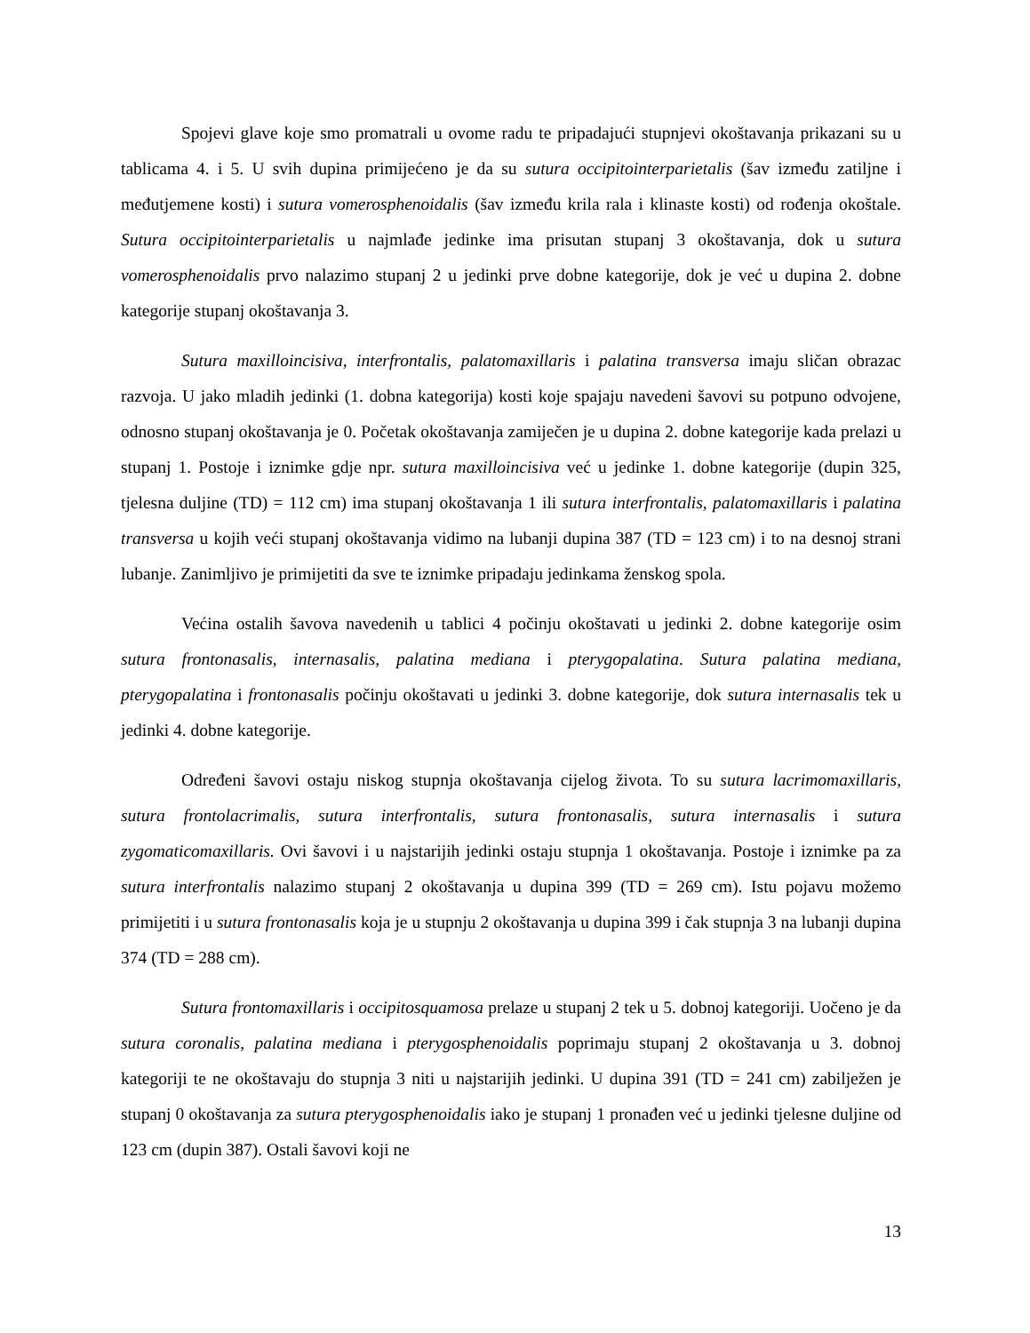Spojevi glave koje smo promatrali u ovome radu te pripadajući stupnjevi okoštavanja prikazani su u tablicama 4. i 5. U svih dupina primijećeno je da su sutura occipitointerparietalis (šav između zatiljne i međutjemene kosti) i sutura vomerosphenoidalis (šav između krila rala i klinaste kosti) od rođenja okoštale. Sutura occipitointerparietalis u najmlađe jedinke ima prisutan stupanj 3 okoštavanja, dok u sutura vomerosphenoidalis prvo nalazimo stupanj 2 u jedinki prve dobne kategorije, dok je već u dupina 2. dobne kategorije stupanj okoštavanja 3.
Sutura maxilloincisiva, interfrontalis, palatomaxillaris i palatina transversa imaju sličan obrazac razvoja. U jako mladih jedinki (1. dobna kategorija) kosti koje spajaju navedeni šavovi su potpuno odvojene, odnosno stupanj okoštavanja je 0. Početak okoštavanja zamiječen je u dupina 2. dobne kategorije kada prelazi u stupanj 1. Postoje i iznimke gdje npr. sutura maxilloincisiva već u jedinke 1. dobne kategorije (dupin 325, tjelesna duljine (TD) = 112 cm) ima stupanj okoštavanja 1 ili sutura interfrontalis, palatomaxillaris i palatina transversa u kojih veći stupanj okoštavanja vidimo na lubanji dupina 387 (TD = 123 cm) i to na desnoj strani lubanje. Zanimljivo je primijetiti da sve te iznimke pripadaju jedinkama ženskog spola.
Većina ostalih šavova navedenih u tablici 4 počinju okoštavati u jedinki 2. dobne kategorije osim sutura frontonasalis, internasalis, palatina mediana i pterygopalatina. Sutura palatina mediana, pterygopalatina i frontonasalis počinju okoštavati u jedinki 3. dobne kategorije, dok sutura internasalis tek u jedinki 4. dobne kategorije.
Određeni šavovi ostaju niskog stupnja okoštavanja cijelog života. To su sutura lacrimomaxillaris, sutura frontolacrimalis, sutura interfrontalis, sutura frontonasalis, sutura internasalis i sutura zygomaticomaxillaris. Ovi šavovi i u najstarijih jedinki ostaju stupnja 1 okoštavanja. Postoje i iznimke pa za sutura interfrontalis nalazimo stupanj 2 okoštavanja u dupina 399 (TD = 269 cm). Istu pojavu možemo primijetiti i u sutura frontonasalis koja je u stupnju 2 okoštavanja u dupina 399 i čak stupnja 3 na lubanji dupina 374 (TD = 288 cm).
Sutura frontomaxillaris i occipitosquamosa prelaze u stupanj 2 tek u 5. dobnoj kategoriji. Uočeno je da sutura coronalis, palatina mediana i pterygosphenoidalis poprimaju stupanj 2 okoštavanja u 3. dobnoj kategoriji te ne okoštavaju do stupnja 3 niti u najstarijih jedinki. U dupina 391 (TD = 241 cm) zabilježen je stupanj 0 okoštavanja za sutura pterygosphenoidalis iako je stupanj 1 pronađen već u jedinki tjelesne duljine od 123 cm (dupin 387). Ostali šavovi koji ne
13